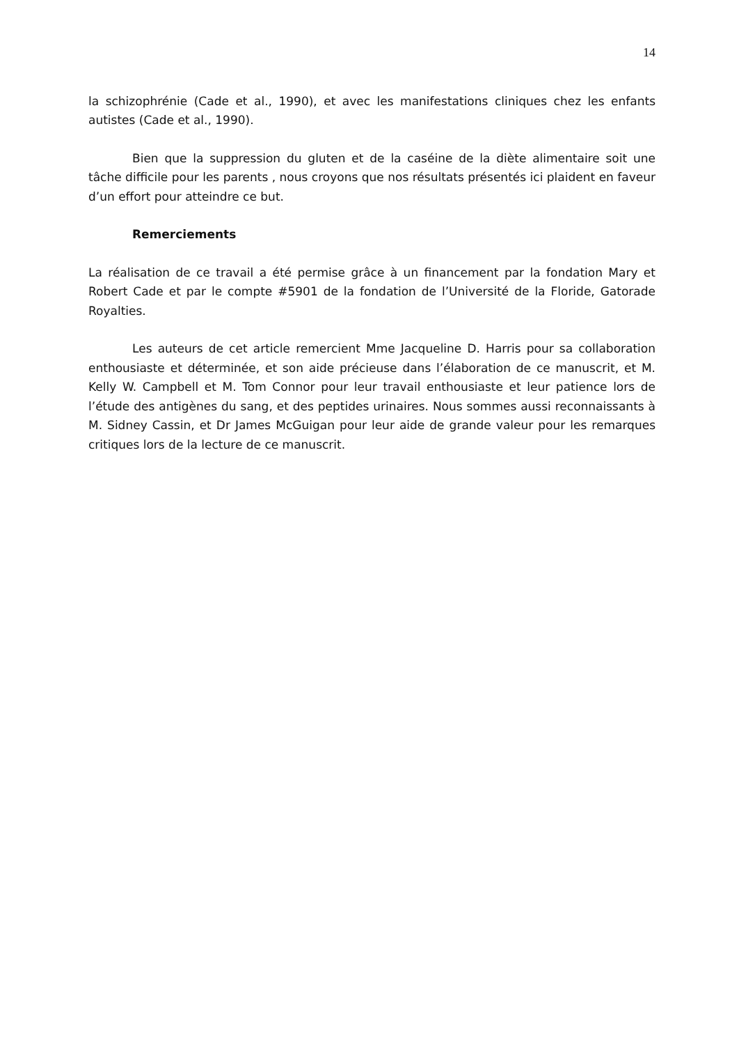14
la schizophrénie (Cade et al., 1990), et avec les manifestations cliniques chez les enfants autistes (Cade et al., 1990).
Bien que la suppression du gluten et de la caséine de la diète alimentaire soit une tâche difficile pour les parents , nous croyons que nos résultats présentés ici plaident en faveur d’un effort pour atteindre ce but.
Remerciements
La réalisation de ce travail a été permise grâce à un financement par la fondation Mary et Robert Cade et par le compte #5901 de la fondation de l’Université de la Floride, Gatorade Royalties.
Les auteurs de cet article remercient Mme Jacqueline D. Harris pour sa collaboration enthousiaste et déterminée, et son aide précieuse dans l’élaboration de ce manuscrit, et M. Kelly W. Campbell et M. Tom Connor pour leur travail enthousiaste et leur patience lors de l’étude des antigènes du sang, et des peptides urinaires. Nous sommes aussi reconnaissants à M. Sidney Cassin, et Dr James McGuigan pour leur aide de grande valeur pour les remarques critiques lors de la lecture de ce manuscrit.